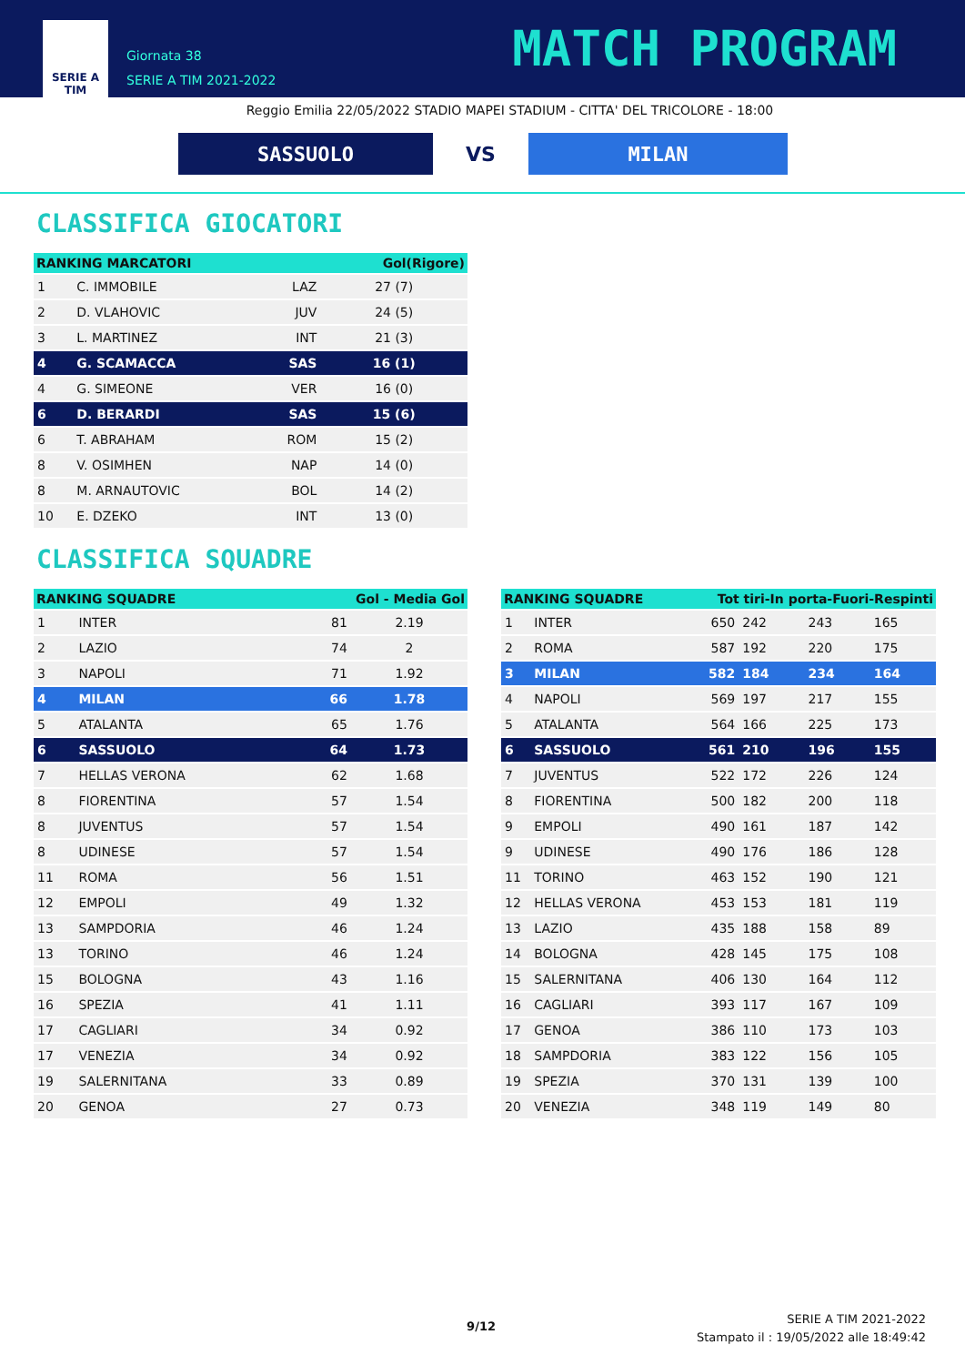SERIE A
TIM
Giornata 38
SERIE A TIM 2021-2022
MATCH PROGRAM
Reggio Emilia 22/05/2022 STADIO MAPEI STADIUM - CITTA' DEL TRICOLORE - 18:00
SASSUOLO
VS
MILAN
CLASSIFICA GIOCATORI
| RANKING MARCATORI | | | Gol(Rigore) |
| --- | --- | --- | --- |
| 1 | C. IMMOBILE | LAZ | 27 (7) |
| 2 | D. VLAHOVIC | JUV | 24 (5) |
| 3 | L. MARTINEZ | INT | 21 (3) |
| 4 | G. SCAMACCA | SAS | 16 (1) |
| 4 | G. SIMEONE | VER | 16 (0) |
| 6 | D. BERARDI | SAS | 15 (6) |
| 6 | T. ABRAHAM | ROM | 15 (2) |
| 8 | V. OSIMHEN | NAP | 14 (0) |
| 8 | M. ARNAUTOVIC | BOL | 14 (2) |
| 10 | E. DZEKO | INT | 13 (0) |
CLASSIFICA SQUADRE
| RANKING SQUADRE | | Gol - Media Gol | |
| --- | --- | --- | --- |
| 1 | INTER | 81 | 2.19 |
| 2 | LAZIO | 74 | 2 |
| 3 | NAPOLI | 71 | 1.92 |
| 4 | MILAN | 66 | 1.78 |
| 5 | ATALANTA | 65 | 1.76 |
| 6 | SASSUOLO | 64 | 1.73 |
| 7 | HELLAS VERONA | 62 | 1.68 |
| 8 | FIORENTINA | 57 | 1.54 |
| 8 | JUVENTUS | 57 | 1.54 |
| 8 | UDINESE | 57 | 1.54 |
| 11 | ROMA | 56 | 1.51 |
| 12 | EMPOLI | 49 | 1.32 |
| 13 | SAMPDORIA | 46 | 1.24 |
| 13 | TORINO | 46 | 1.24 |
| 15 | BOLOGNA | 43 | 1.16 |
| 16 | SPEZIA | 41 | 1.11 |
| 17 | CAGLIARI | 34 | 0.92 |
| 17 | VENEZIA | 34 | 0.92 |
| 19 | SALERNITANA | 33 | 0.89 |
| 20 | GENOA | 27 | 0.73 |
| RANKING SQUADRE | | Tot tiri-In porta-Fuori-Respinti | | | |
| --- | --- | --- | --- | --- | --- |
| 1 | INTER | 650 | 242 | 243 | 165 |
| 2 | ROMA | 587 | 192 | 220 | 175 |
| 3 | MILAN | 582 | 184 | 234 | 164 |
| 4 | NAPOLI | 569 | 197 | 217 | 155 |
| 5 | ATALANTA | 564 | 166 | 225 | 173 |
| 6 | SASSUOLO | 561 | 210 | 196 | 155 |
| 7 | JUVENTUS | 522 | 172 | 226 | 124 |
| 8 | FIORENTINA | 500 | 182 | 200 | 118 |
| 9 | EMPOLI | 490 | 161 | 187 | 142 |
| 9 | UDINESE | 490 | 176 | 186 | 128 |
| 11 | TORINO | 463 | 152 | 190 | 121 |
| 12 | HELLAS VERONA | 453 | 153 | 181 | 119 |
| 13 | LAZIO | 435 | 188 | 158 | 89 |
| 14 | BOLOGNA | 428 | 145 | 175 | 108 |
| 15 | SALERNITANA | 406 | 130 | 164 | 112 |
| 16 | CAGLIARI | 393 | 117 | 167 | 109 |
| 17 | GENOA | 386 | 110 | 173 | 103 |
| 18 | SAMPDORIA | 383 | 122 | 156 | 105 |
| 19 | SPEZIA | 370 | 131 | 139 | 100 |
| 20 | VENEZIA | 348 | 119 | 149 | 80 |
9/12
SERIE A TIM 2021-2022
Stampato il : 19/05/2022 alle 18:49:42